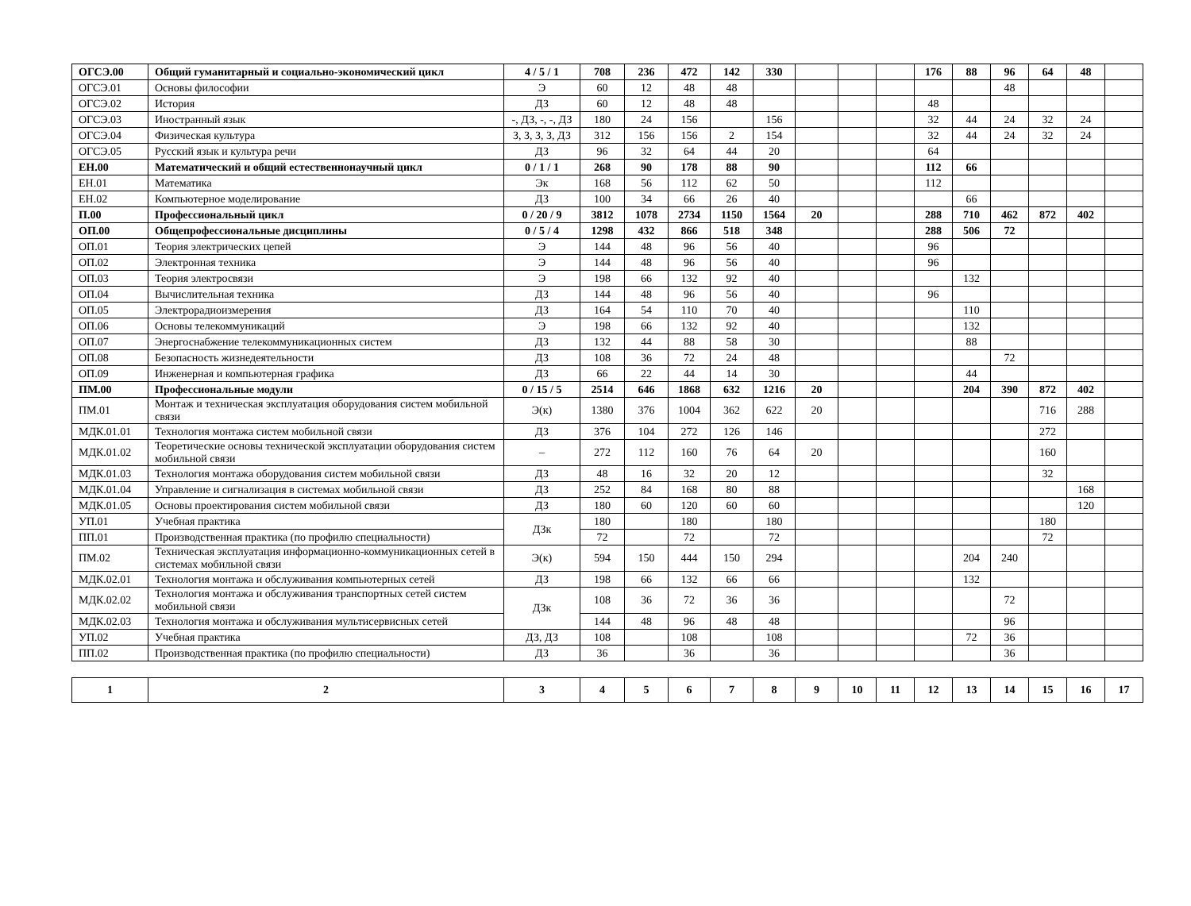| ОГСЭ.00 | Общий гуманитарный и социально-экономический цикл | 4 / 5 / 1 | 708 | 236 | 472 | 142 | 330 | | | | 176 | 88 | 96 | 64 | 48 | |
| ОГСЭ.01 | Основы философии | Э | 60 | 12 | 48 | 48 | | | | | | | 48 | | | |
| ОГСЭ.02 | История | ДЗ | 60 | 12 | 48 | 48 | | | | | 48 | | | | | |
| ОГСЭ.03 | Иностранный язык | -, ДЗ, -, -, ДЗ | 180 | 24 | 156 | | 156 | | | | 32 | 44 | 24 | 32 | 24 | |
| ОГСЭ.04 | Физическая культура | З, З, З, З, ДЗ | 312 | 156 | 156 | 2 | 154 | | | | 32 | 44 | 24 | 32 | 24 | |
| ОГСЭ.05 | Русский язык и культура речи | ДЗ | 96 | 32 | 64 | 44 | 20 | | | | 64 | | | | | |
| ЕН.00 | Математический и общий естественнонаучный цикл | 0 / 1 / 1 | 268 | 90 | 178 | 88 | 90 | | | | 112 | 66 | | | | |
| ЕН.01 | Математика | Эк | 168 | 56 | 112 | 62 | 50 | | | | 112 | | | | | |
| ЕН.02 | Компьютерное моделирование | ДЗ | 100 | 34 | 66 | 26 | 40 | | | | | 66 | | | | |
| П.00 | Профессиональный цикл | 0 / 20 / 9 | 3812 | 1078 | 2734 | 1150 | 1564 | 20 | | | 288 | 710 | 462 | 872 | 402 | |
| ОП.00 | Общепрофессиональные дисциплины | 0 / 5 / 4 | 1298 | 432 | 866 | 518 | 348 | | | | 288 | 506 | 72 | | | |
| ОП.01 | Теория электрических цепей | Э | 144 | 48 | 96 | 56 | 40 | | | | 96 | | | | | |
| ОП.02 | Электронная техника | Э | 144 | 48 | 96 | 56 | 40 | | | | 96 | | | | | |
| ОП.03 | Теория электросвязи | Э | 198 | 66 | 132 | 92 | 40 | | | | | 132 | | | | |
| ОП.04 | Вычислительная техника | ДЗ | 144 | 48 | 96 | 56 | 40 | | | | 96 | | | | | |
| ОП.05 | Электрорадиоизмерения | ДЗ | 164 | 54 | 110 | 70 | 40 | | | | | 110 | | | | |
| ОП.06 | Основы телекоммуникаций | Э | 198 | 66 | 132 | 92 | 40 | | | | | 132 | | | | |
| ОП.07 | Энергоснабжение телекоммуникационных систем | ДЗ | 132 | 44 | 88 | 58 | 30 | | | | | 88 | | | | |
| ОП.08 | Безопасность жизнедеятельности | ДЗ | 108 | 36 | 72 | 24 | 48 | | | | | | 72 | | | |
| ОП.09 | Инженерная и компьютерная графика | ДЗ | 66 | 22 | 44 | 14 | 30 | | | | | 44 | | | | |
| ПМ.00 | Профессиональные модули | 0 / 15 / 5 | 2514 | 646 | 1868 | 632 | 1216 | 20 | | | | 204 | 390 | 872 | 402 | |
| ПМ.01 | Монтаж и техническая эксплуатация оборудования систем мобильной связи | Э(к) | 1380 | 376 | 1004 | 362 | 622 | 20 | | | | | | 716 | 288 | |
| МДК.01.01 | Технология монтажа систем мобильной связи | ДЗ | 376 | 104 | 272 | 126 | 146 | | | | | | | 272 | | |
| МДК.01.02 | Теоретические основы технической эксплуатации оборудования систем мобильной связи | – | 272 | 112 | 160 | 76 | 64 | 20 | | | | | | 160 | | |
| МДК.01.03 | Технология монтажа оборудования систем мобильной связи | ДЗ | 48 | 16 | 32 | 20 | 12 | | | | | | | 32 | | |
| МДК.01.04 | Управление и сигнализация в системах мобильной связи | ДЗ | 252 | 84 | 168 | 80 | 88 | | | | | | | | 168 | |
| МДК.01.05 | Основы проектирования систем мобильной связи | ДЗ | 180 | 60 | 120 | 60 | 60 | | | | | | | | 120 | |
| УП.01 | Учебная практика | ДЗк | 180 | | 180 | | 180 | | | | | | | 180 | | |
| ПП.01 | Производственная практика (по профилю специальности) | | 72 | | 72 | | 72 | | | | | | | 72 | | |
| ПМ.02 | Техническая эксплуатация информационно-коммуникационных сетей в системах мобильной связи | Э(к) | 594 | 150 | 444 | 150 | 294 | | | | | 204 | 240 | | | |
| МДК.02.01 | Технология монтажа и обслуживания компьютерных сетей | ДЗ | 198 | 66 | 132 | 66 | 66 | | | | | 132 | | | | |
| МДК.02.02 | Технология монтажа и обслуживания транспортных сетей систем мобильной связи | ДЗк | 108 | 36 | 72 | 36 | 36 | | | | | | 72 | | | |
| МДК.02.03 | Технология монтажа и обслуживания мультисервисных сетей | | 144 | 48 | 96 | 48 | 48 | | | | | | 96 | | | |
| УП.02 | Учебная практика | ДЗ, ДЗ | 108 | | 108 | | 108 | | | | | 72 | 36 | | | |
| ПП.02 | Производственная практика (по профилю специальности) | ДЗ | 36 | | 36 | | 36 | | | | | | 36 | | | |
| 1 | 2 | 3 | 4 | 5 | 6 | 7 | 8 | 9 | 10 | 11 | 12 | 13 | 14 | 15 | 16 | 17 |